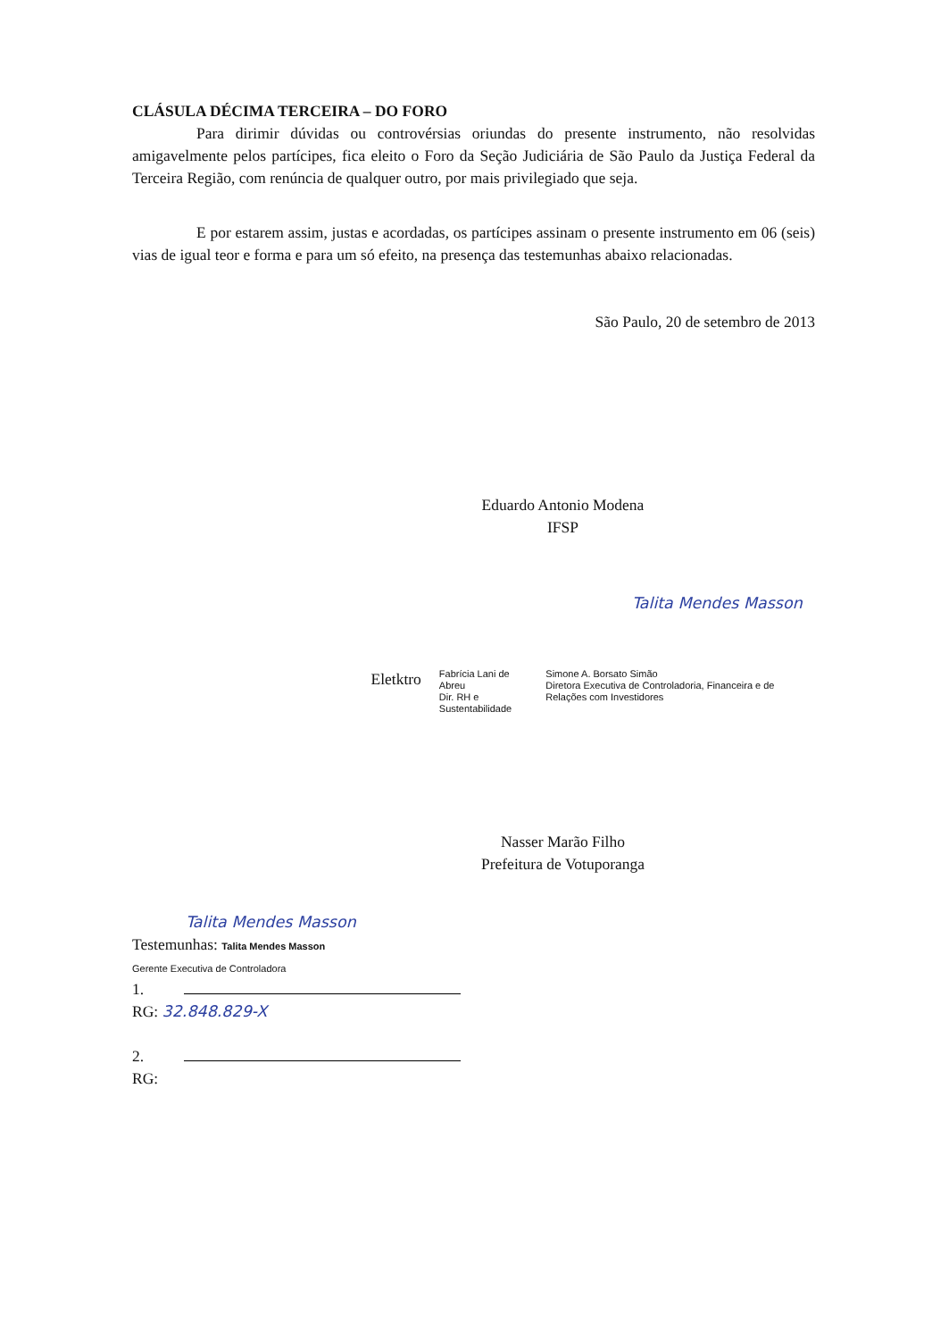CLÁSULA DÉCIMA TERCEIRA – DO FORO
Para dirimir dúvidas ou controvérsias oriundas do presente instrumento, não resolvidas amigavelmente pelos partícipes, fica eleito o Foro da Seção Judiciária de São Paulo da Justiça Federal da Terceira Região, com renúncia de qualquer outro, por mais privilegiado que seja.
E por estarem assim, justas e acordadas, os partícipes assinam o presente instrumento em 06 (seis) vias de igual teor e forma e para um só efeito, na presença das testemunhas abaixo relacionadas.
São Paulo, 20 de setembro de 2013
Eduardo Antonio Modena
IFSP
Talita Mendes Masson
Eletktro
Fabrícia Lani de Abreu
Dir. RH e Sustentabilidade
Simone A. Borsato Simão
Diretora Executiva de Controladoria, Financeira e de Relações com Investidores
Nasser Marão Filho
Prefeitura de Votuporanga
Talita Mendes Masson
Testemunhas: Talita Mendes Masson
Gerente Executiva de Controladora
1.
RG: 32.848.829-X
2.
RG: